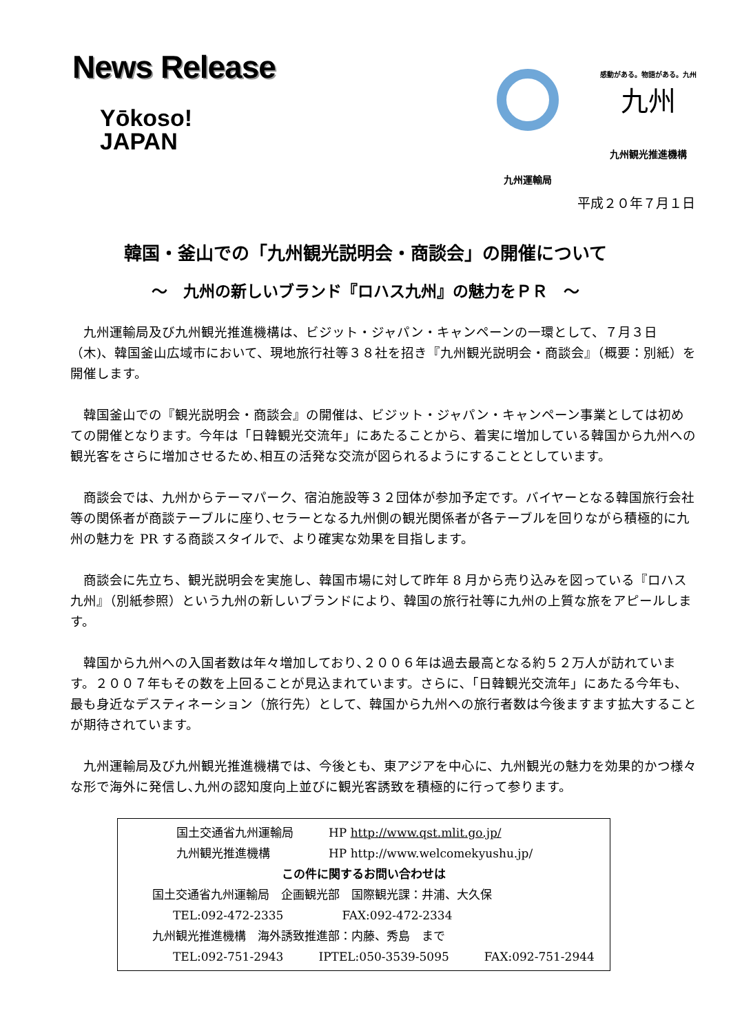News Release
Yōkoso!
JAPAN
九州運輸局
感動がある。物語がある。九州
九州
九州観光推進機構
平成２０年７月１日
韓国・釜山での「九州観光説明会・商談会」の開催について
～　九州の新しいブランド『ロハス九州』の魅力をＰＲ　～
九州運輸局及び九州観光推進機構は、ビジット・ジャパン・キャンペーンの一環として、７月３日（木)、韓国釜山広域市において、現地旅行社等３８社を招き『九州観光説明会・商談会』（概要：別紙）を開催します。
韓国釜山での『観光説明会・商談会』の開催は、ビジット・ジャパン・キャンペーン事業としては初めての開催となります。今年は「日韓観光交流年」にあたることから、着実に増加している韓国から九州への観光客をさらに増加させるため､相互の活発な交流が図られるようにすることとしています。
商談会では、九州からテーマパーク、宿泊施設等３２団体が参加予定です。バイヤーとなる韓国旅行会社等の関係者が商談テーブルに座り､セラーとなる九州側の観光関係者が各テーブルを回りながら積極的に九州の魅力を PR する商談スタイルで、より確実な効果を目指します。
商談会に先立ち、観光説明会を実施し、韓国市場に対して昨年 8 月から売り込みを図っている『ロハス九州』（別紙参照）という九州の新しいブランドにより、韓国の旅行社等に九州の上質な旅をアピールします。
韓国から九州への入国者数は年々増加しており､２００６年は過去最高となる約５２万人が訪れています。２００７年もその数を上回ることが見込まれています。さらに､「日韓観光交流年」にあたる今年も、最も身近なデスティネーション（旅行先）として、韓国から九州への旅行者数は今後ますます拡大することが期待されています。
九州運輸局及び九州観光推進機構では、今後とも、東アジアを中心に、九州観光の魅力を効果的かつ様々な形で海外に発信し､九州の認知度向上並びに観光客誘致を積極的に行って参ります。
国土交通省九州運輸局　　　HP http://www.qst.mlit.go.jp/
九州観光推進機構　　　　　HP http://www.welcomekyushu.jp/
この件に関するお問い合わせは
国土交通省九州運輸局　企画観光部　国際観光課：井浦、大久保
TEL:092-472-2335　　　　　FAX:092-472-2334
九州観光推進機構　海外誘致推進部：内藤、秀島　まで
TEL:092-751-2943　　　IPTEL:050-3539-5095　　　FAX:092-751-2944